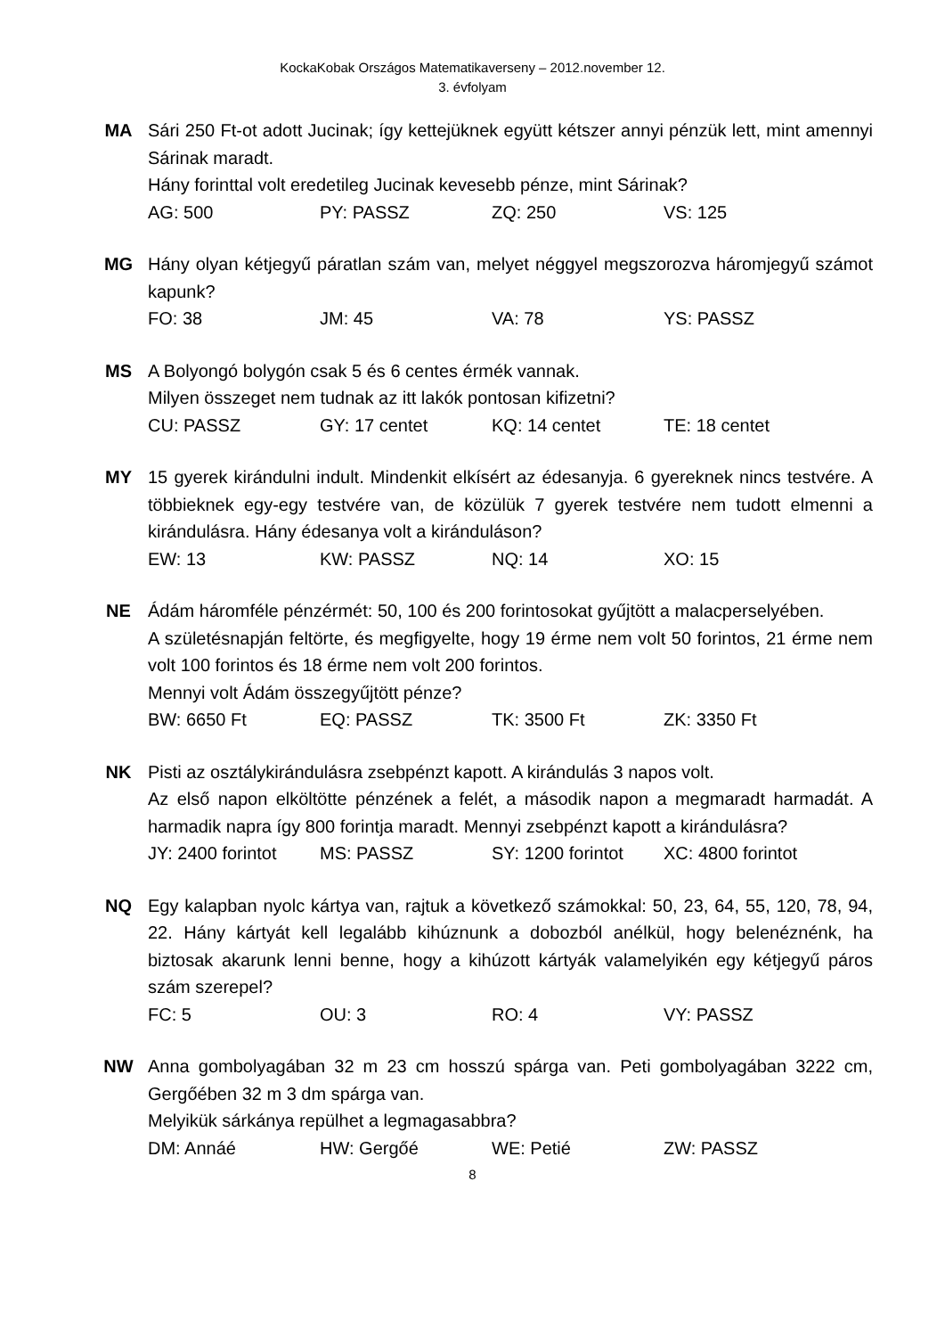KockaKobak Országos Matematikaverseny – 2012.november 12.
3. évfolyam
MA Sári 250 Ft-ot adott Jucinak; így kettejüknek együtt kétszer annyi pénzük lett, mint amennyi Sárinak maradt.
Hány forinttal volt eredetileg Jucinak kevesebb pénze, mint Sárinak?
AG: 500 PY: PASSZ ZQ: 250 VS: 125
MG Hány olyan kétjegyű páratlan szám van, melyet néggyel megszorozva háromjegyű számot kapunk?
FO: 38 JM: 45 VA: 78 YS: PASSZ
MS A Bolyongó bolygón csak 5 és 6 centes érmék vannak.
Milyen összeget nem tudnak az itt lakók pontosan kifizetni?
CU: PASSZ GY: 17 centet KQ: 14 centet TE: 18 centet
MY 15 gyerek kirándulni indult. Mindenkit elkísért az édesanyja. 6 gyereknek nincs testvére. A többieknek egy-egy testvére van, de közülük 7 gyerek testvére nem tudott elmenni a kirándulásra. Hány édesanya volt a kiránduláson?
EW: 13 KW: PASSZ NQ: 14 XO: 15
NE Ádám háromféle pénzérmét: 50, 100 és 200 forintosokat gyűjtött a malacperselyében.
A születésnapján feltörte, és megfigyelte, hogy 19 érme nem volt 50 forintos, 21 érme nem volt 100 forintos és 18 érme nem volt 200 forintos.
Mennyi volt Ádám összegyűjtött pénze?
BW: 6650 Ft EQ: PASSZ TK: 3500 Ft ZK: 3350 Ft
NK Pisti az osztálykirándulásra zsebpénzt kapott. A kirándulás 3 napos volt.
Az első napon elköltötte pénzének a felét, a második napon a megmaradt harmadát. A harmadik napra így 800 forintja maradt. Mennyi zsebpénzt kapott a kirándulásra?
JY: 2400 forintot MS: PASSZ SY: 1200 forintot XC: 4800 forintot
NQ Egy kalapban nyolc kártya van, rajtuk a következő számokkal: 50, 23, 64, 55, 120, 78, 94, 22. Hány kártyát kell legalább kihúznunk a dobozból anélkül, hogy belenéznénk, ha biztosak akarunk lenni benne, hogy a kihúzott kártyák valamelyikén egy kétjegyű páros szám szerepel?
FC: 5 OU: 3 RO: 4 VY: PASSZ
NW Anna gombolyagában 32 m 23 cm hosszú spárga van. Peti gombolyagában 3222 cm, Gergőében 32 m 3 dm spárga van.
Melyikük sárkánya repülhet a legmagasabbra?
DM: Annáé HW: Gergőé WE: Petié ZW: PASSZ
8